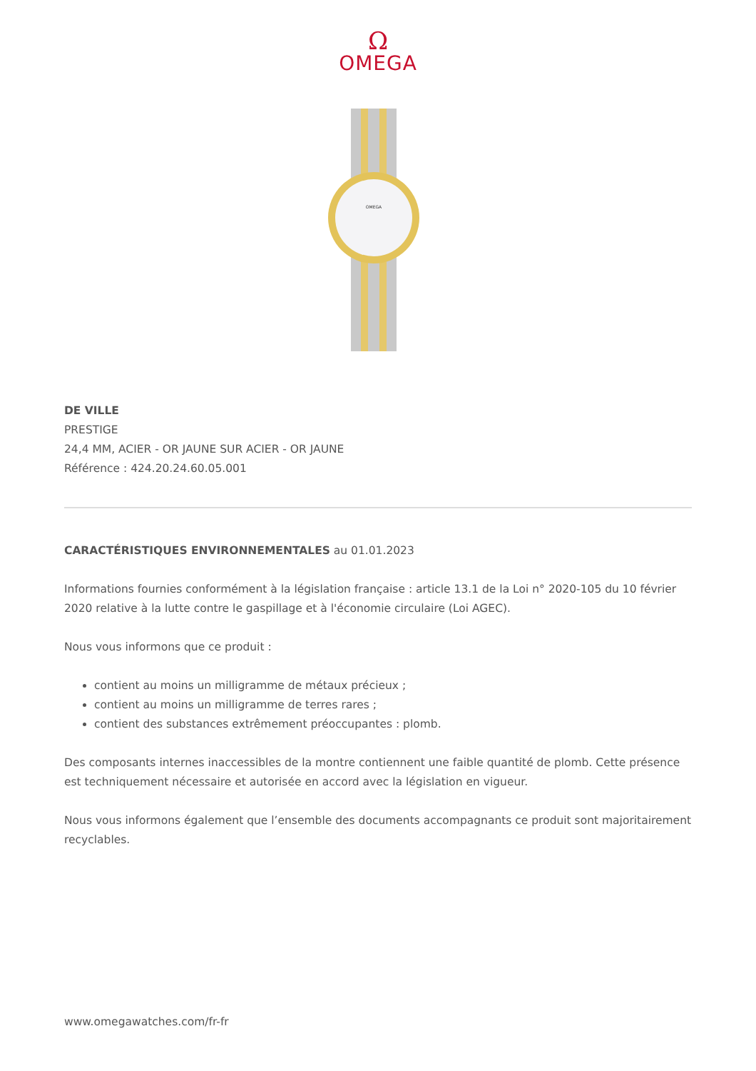Ω
OMEGA
OMEGA
DE VILLE
PRESTIGE
24,4 MM, ACIER - OR JAUNE SUR ACIER - OR JAUNE
Référence : 424.20.24.60.05.001
CARACTÉRISTIQUES ENVIRONNEMENTALES au 01.01.2023
Informations fournies conformément à la législation française : article 13.1 de la Loi n° 2020-105 du 10 février 2020 relative à la lutte contre le gaspillage et à l'économie circulaire (Loi AGEC).
Nous vous informons que ce produit :
contient au moins un milligramme de métaux précieux ;
contient au moins un milligramme de terres rares ;
contient des substances extrêmement préoccupantes : plomb.
Des composants internes inaccessibles de la montre contiennent une faible quantité de plomb. Cette présence est techniquement nécessaire et autorisée en accord avec la législation en vigueur.
Nous vous informons également que l’ensemble des documents accompagnants ce produit sont majoritairement recyclables.
www.omegawatches.com/fr-fr